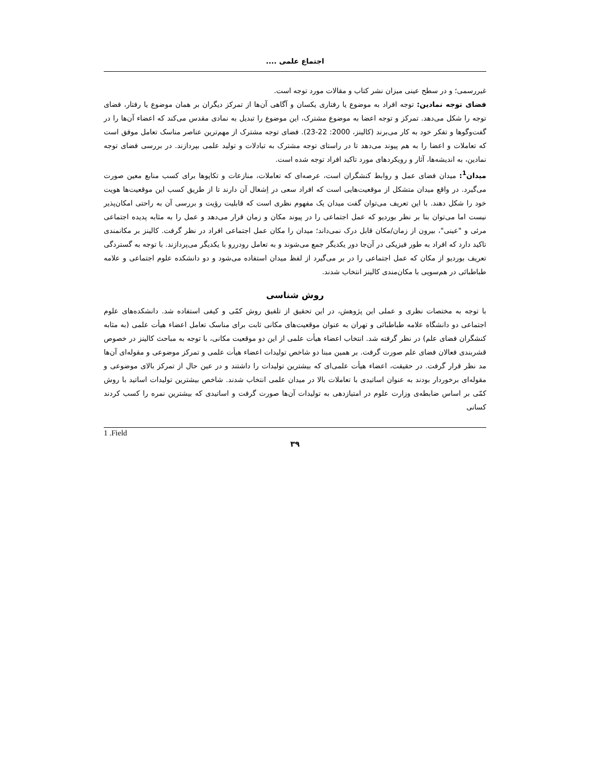اجتماع علمی ....
غیررسمی؛ و در سطح عینی میزان نشر کتاب و مقالات مورد توجه است.
فضای توجه نمادین: توجه افراد به موضوع یا رفتاری یکسان و آگاهی آن‌ها از تمرکز دیگران بر همان موضوع یا رفتار، فضای توجه را شکل می‌دهد. تمرکز و توجه اعضا به موضوع مشترک، این موضوع را تبدیل به نمادی مقدس می‌کند که اعضاء آن‌ها را در گفت‌وگوها و تفکر خود به کار می‌برند (کالینز، 2000: 22-23). فضای توجه مشترک از مهم‌ترین عناصر مناسک تعامل موفق است که تعاملات و اعضا را به هم پیوند می‌دهد تا در راستای توجه مشترک به تبادلات و تولید علمی بپردازند. در بررسی فضای توجه نمادین، به اندیشه‌ها، آثار و رویکردهای مورد تاکید افراد توجه شده است.
میدان<sup>1</sup>: میدان فضای عمل و روابط کنشگران است، عرصه‌ای که تعاملات، منازعات و تکاپوها برای کسب منابع معین صورت می‌گیرد. در واقع میدان متشکل از موقعیت‌هایی است که افراد سعی در اِشغال آن دارند تا از طریق کسب این موقعیت‌ها هویت خود را شکل دهند. با این تعریف می‌توان گفت میدان یک مفهوم نظری است که قابلیت رؤیت و بررسی آن به راحتی امکان‌پذیر نیست اما می‌توان بنا بر نظر بوردیو که عمل اجتماعی را در پیوند مکان و زمان قرار می‌دهد و عمل را به مثابه پدیده اجتماعی مرئی و "عینی"، بیرون از زمان/مکان قابل درک نمی‌داند؛ میدان را مکان عمل اجتماعی افراد در نظر گرفت. کالینز بر مکانمندی تاکید دارد که افراد به طور فیزیکی در آن‌جا دور یکدیگر جمع می‌شوند و به تعامل رودررو با یکدیگر می‌پردازند. با توجه به گستردگی تعریف بوردیو از مکان که عمل اجتماعی را در بر می‌گیرد از لفظ میدان استفاده می‌شود و دو دانشکده علوم اجتماعی و علامه طباطبائی در هم‌سویی با مکان‌مندی کالینز انتخاب شدند.
روش شناسی
با توجه به مختصات نظری و عملی این پژوهش، در این تحقیق از تلفیق روش کمّی و کیفی استفاده شد. دانشکده‌های علوم اجتماعی دو دانشگاه علامه طباطبائی و تهران به عنوان موقعیت‌های مکانی ثابت برای مناسک تعامل اعضاء هیأت علمی (به مثابه کنشگران فضای علم) در نظر گرفته شد. انتخاب اعضاء هیأت علمی از این دو موقعیت مکانی، با توجه به مباحث کالینز در خصوص قشربندی فعالان فضای علم صورت گرفت. بر همین مبنا دو شاخص تولیدات اعضاء هیأت علمی و تمرکز موضوعی و مقوله‌ای آن‌ها مد نظر قرار گرفت. در حقیقت، اعضاء هیأت علمی‌ای که بیشترین تولیدات را داشتند و در عین حال از تمرکز بالای موضوعی و مقوله‌ای برخوردار بودند به عنوان اساتیدی با تعاملات بالا در میدان علمی انتخاب شدند. شاخص بیشترین تولیدات اساتید با روش کمّی بر اساس ضابطه‌ی وزارت علوم در امتیازدهی به تولیدات آن‌ها صورت گرفت و اساتیدی که بیشترین نمره را کسب کردند کسانی
1 .Field
۳۹